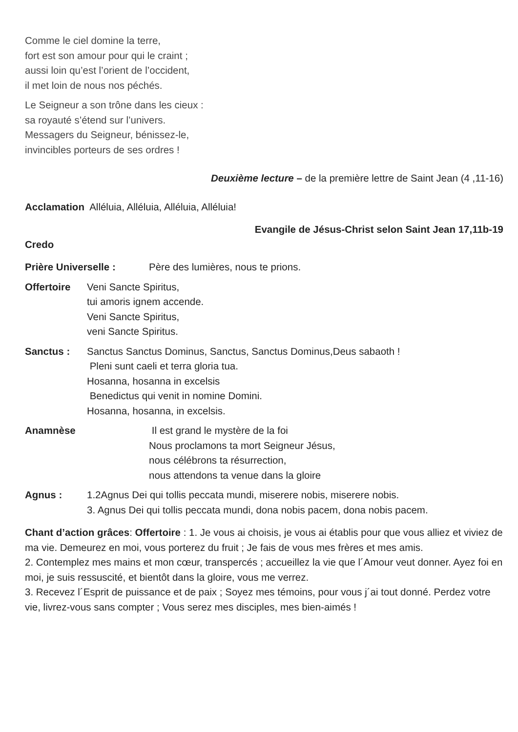Comme le ciel domine la terre,
fort est son amour pour qui le craint ;
aussi loin qu’est l’orient de l’occident,
il met loin de nous nos péchés.
Le Seigneur a son trône dans les cieux :
sa royauté s’étend sur l’univers.
Messagers du Seigneur, bénissez-le,
invincibles porteurs de ses ordres !
Deuxième lecture – de la première lettre de Saint Jean (4 ,11-16)
Acclamation Alléluia, Alléluia, Alléluia, Alléluia!
Evangile de Jésus-Christ selon Saint Jean 17,11b-19
Credo
Prière Universelle : Père des lumières, nous te prions.
Offertoire Veni Sancte Spiritus,
tui amoris ignem accende.
Veni Sancte Spiritus,
veni Sancte Spiritus.
Sanctus : Sanctus Sanctus Dominus, Sanctus, Sanctus Dominus,Deus sabaoth !
Pleni sunt caeli et terra gloria tua.
Hosanna, hosanna in excelsis
Benedictus qui venit in nomine Domini.
Hosanna, hosanna, in excelsis.
Anamnèse Il est grand le mystère de la foi
Nous proclamons ta mort Seigneur Jésus,
nous célébrons ta résurrection,
nous attendons ta venue dans la gloire
Agnus : 1.2Agnus Dei qui tollis peccata mundi, miserere nobis, miserere nobis.
3. Agnus Dei qui tollis peccata mundi, dona nobis pacem, dona nobis pacem.
Chant d’action grâces: Offertoire : 1. Je vous ai choisis, je vous ai établis pour que vous alliez et viviez de ma vie. Demeurez en moi, vous porterez du fruit ; Je fais de vous mes frères et mes amis.
2. Contemplez mes mains et mon cœur, transpercés ; accueillez la vie que l´Amour veut donner. Ayez foi en moi, je suis ressuscité, et bientôt dans la gloire, vous me verrez.
3. Recevez l´Esprit de puissance et de paix ; Soyez mes témoins, pour vous j´ai tout donné. Perdez votre vie, livrez-vous sans compter ; Vous serez mes disciples, mes bien-aimés !